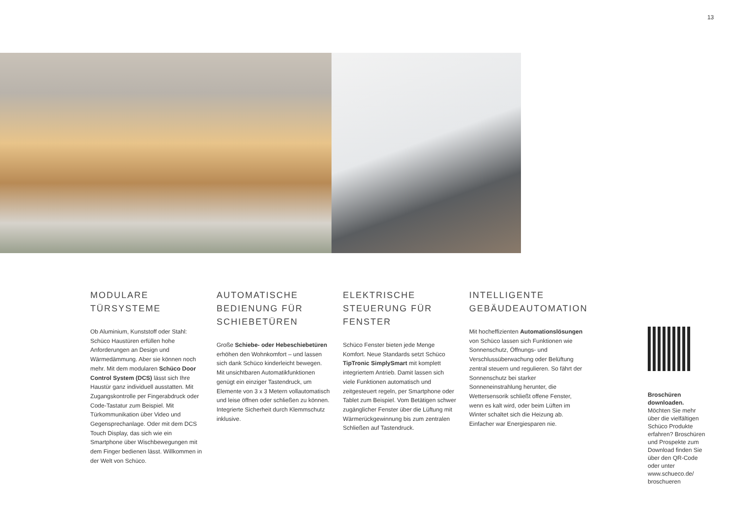13
MODULARE
TÜRSYSTEME
Ob Aluminium, Kunststoff oder Stahl: Schüco Haustüren erfüllen hohe Anforderungen an Design und Wärmedämmung. Aber sie können noch mehr. Mit dem modularen Schüco Door Control System (DCS) lässt sich Ihre Haustür ganz individuell ausstatten. Mit Zugangskontrolle per Fingerabdruck oder Code-Tastatur zum Beispiel. Mit Türkommunikation über Video und Gegensprechanlage. Oder mit dem DCS Touch Display, das sich wie ein Smartphone über Wischbewegungen mit dem Finger bedienen lässt. Willkommen in der Welt von Schüco.
AUTOMATISCHE BEDIENUNG FÜR SCHIEBETÜREN
Große Schiebe- oder Hebeschiebetüren erhöhen den Wohnkomfort – und lassen sich dank Schüco kinderleicht bewegen. Mit unsichtbaren Automatikfunktionen genügt ein einziger Tastendruck, um Elemente von 3 x 3 Metern vollautomatisch und leise öffnen oder schließen zu können. Integrierte Sicherheit durch Klemmschutz inklusive.
ELEKTRISCHE STEUERUNG FÜR FENSTER
Schüco Fenster bieten jede Menge Komfort. Neue Standards setzt Schüco TipTronic SimplySmart mit komplett integriertem Antrieb. Damit lassen sich viele Funktionen automatisch und zeitgesteuert regeln, per Smartphone oder Tablet zum Beispiel. Vom Betätigen schwer zugänglicher Fenster über die Lüftung mit Wärmerückgewinnung bis zum zentralen Schließen auf Tastendruck.
INTELLIGENTE GEBÄUDEAUTOMATION
Mit hocheffizienten Automationslösungen von Schüco lassen sich Funktionen wie Sonnenschutz, Öffnungs- und Verschlussüberwachung oder Belüftung zentral steuern und regulieren. So fährt der Sonnenschutz bei starker Sonneneinstrahlung herunter, die Wettersensorik schließt offene Fenster, wenn es kalt wird, oder beim Lüften im Winter schaltet sich die Heizung ab. Einfacher war Energiesparen nie.
Broschüren downloaden.
Möchten Sie mehr über die vielfältigen Schüco Produkte erfahren? Broschüren und Prospekte zum Download finden Sie über den QR-Code oder unter www.schueco.de/ broschueren